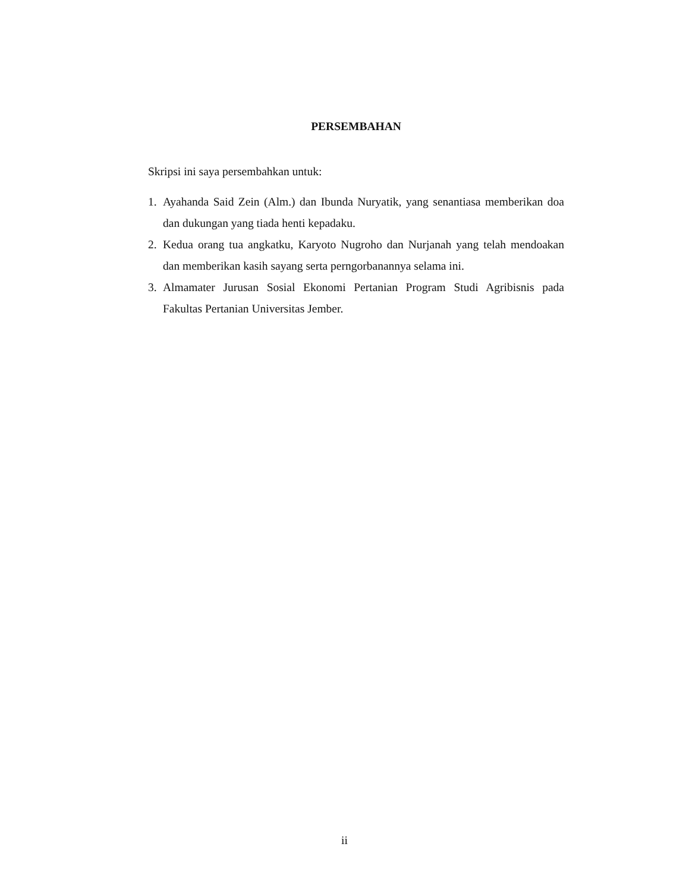PERSEMBAHAN
Skripsi ini saya persembahkan untuk:
1. Ayahanda Said Zein (Alm.) dan Ibunda Nuryatik, yang senantiasa memberikan doa dan dukungan yang tiada henti kepadaku.
2. Kedua orang tua angkatku, Karyoto Nugroho dan Nurjanah yang telah mendoakan dan memberikan kasih sayang serta perngorbanannya selama ini.
3. Almamater Jurusan Sosial Ekonomi Pertanian Program Studi Agribisnis pada Fakultas Pertanian Universitas Jember.
ii